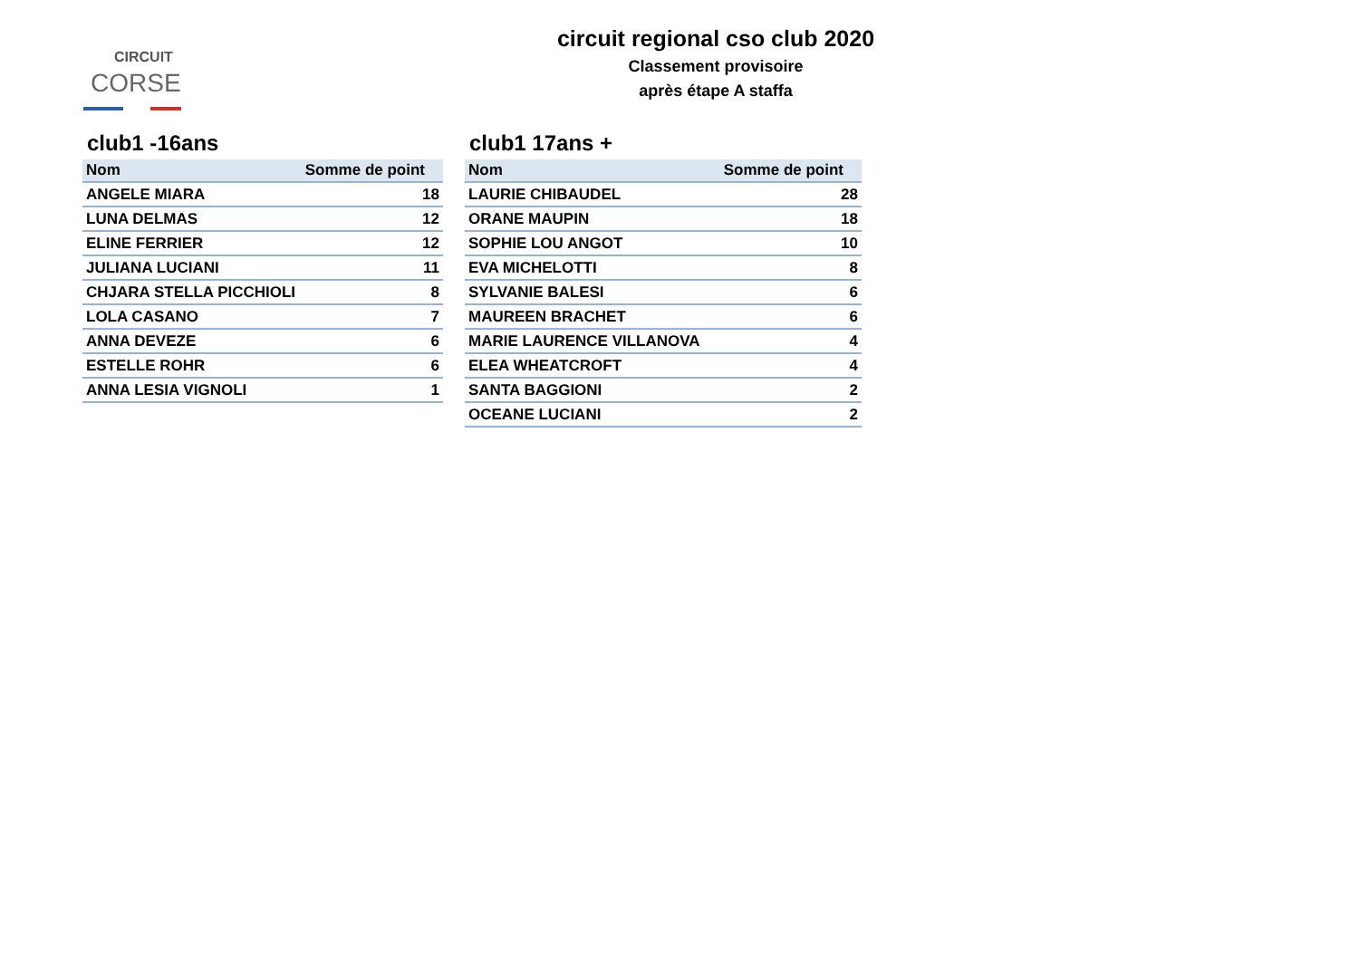CIRCUIT
CORSE
circuit regional cso club 2020
Classement provisoire
après étape A staffa
club1 -16ans
| Nom | Somme de point |
| --- | --- |
| ANGELE MIARA | 18 |
| LUNA DELMAS | 12 |
| ELINE FERRIER | 12 |
| JULIANA LUCIANI | 11 |
| CHJARA STELLA PICCHIOLI | 8 |
| LOLA CASANO | 7 |
| ANNA DEVEZE | 6 |
| ESTELLE ROHR | 6 |
| ANNA LESIA VIGNOLI | 1 |
club1 17ans +
| Nom | Somme de point |
| --- | --- |
| LAURIE CHIBAUDEL | 28 |
| ORANE MAUPIN | 18 |
| SOPHIE LOU ANGOT | 10 |
| EVA MICHELOTTI | 8 |
| SYLVANIE BALESI | 6 |
| MAUREEN BRACHET | 6 |
| MARIE LAURENCE VILLANOVA | 4 |
| ELEA WHEATCROFT | 4 |
| SANTA BAGGIONI | 2 |
| OCEANE LUCIANI | 2 |